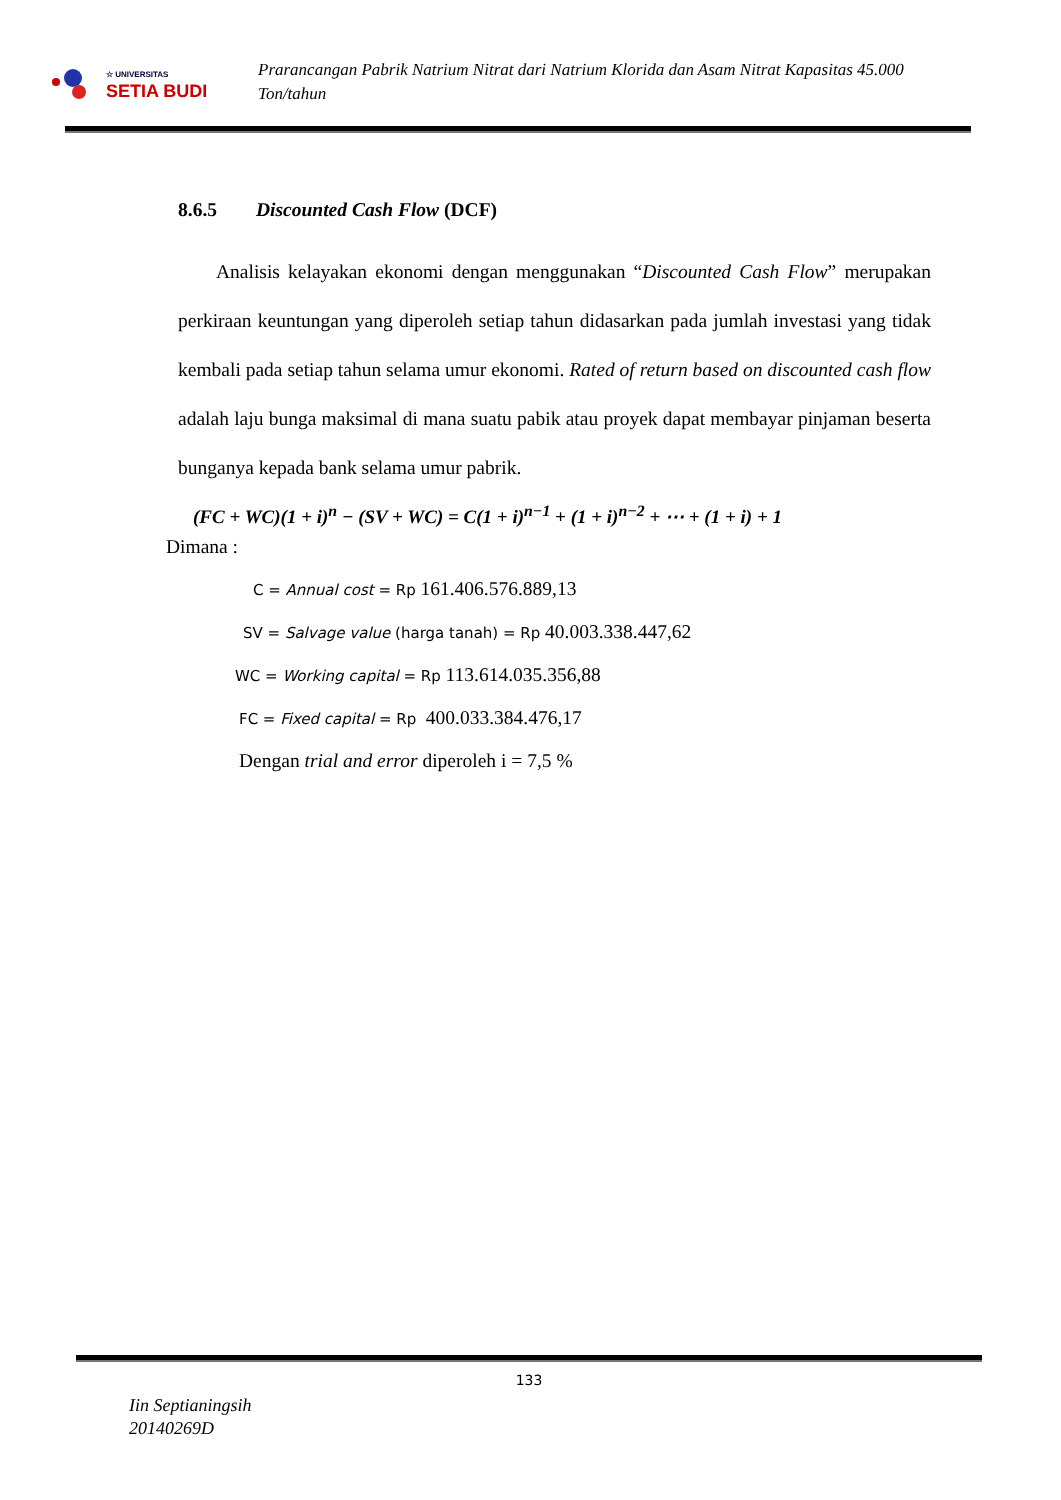☆ UNIVERSITAS
SETIA BUDI
Prarancangan Pabrik Natrium Nitrat dari Natrium Klorida dan Asam Nitrat Kapasitas 45.000 Ton/tahun
8.6.5 Discounted Cash Flow (DCF)
Analisis kelayakan ekonomi dengan menggunakan “Discounted Cash Flow” merupakan perkiraan keuntungan yang diperoleh setiap tahun didasarkan pada jumlah investasi yang tidak kembali pada setiap tahun selama umur ekonomi. Rated of return based on discounted cash flow adalah laju bunga maksimal di mana suatu pabik atau proyek dapat membayar pinjaman beserta bunganya kepada bank selama umur pabrik.
(FC + WC)(1 + i)<sup>n</sup> − (SV + WC) = C(1 + i)<sup>n−1</sup> + (1 + i)<sup>n−2</sup> + ⋯ + (1 + i) + 1
Dimana :
C = Annual cost = Rp 161.406.576.889,13
SV = Salvage value (harga tanah) = Rp 40.003.338.447,62
WC = Working capital = Rp 113.614.035.356,88
FC = Fixed capital = Rp 400.033.384.476,17
Dengan trial and error diperoleh i = 7,5 %
133
Iin Septianingsih
20140269D